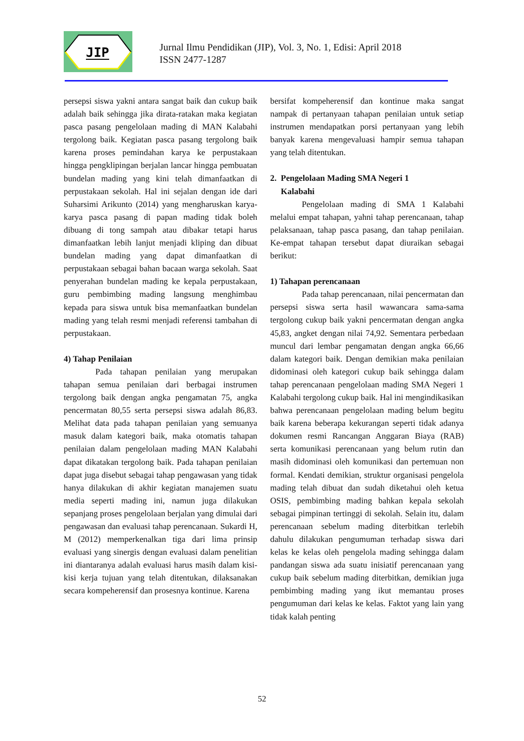JIP
Jurnal Ilmu Pendidikan (JIP), Vol. 3, No. 1, Edisi: April 2018
ISSN 2477-1287
persepsi siswa yakni antara sangat baik dan cukup baik adalah baik sehingga jika dirata-ratakan maka kegiatan pasca pasang pengelolaan mading di MAN Kalabahi tergolong baik. Kegiatan pasca pasang tergolong baik karena proses pemindahan karya ke perpustakaan hingga pengklipingan berjalan lancar hingga pembuatan bundelan mading yang kini telah dimanfaatkan di perpustakaan sekolah. Hal ini sejalan dengan ide dari Suharsimi Arikunto (2014) yang mengharuskan karya-karya pasca pasang di papan mading tidak boleh dibuang di tong sampah atau dibakar tetapi harus dimanfaatkan lebih lanjut menjadi kliping dan dibuat bundelan mading yang dapat dimanfaatkan di perpustakaan sebagai bahan bacaan warga sekolah. Saat penyerahan bundelan mading ke kepala perpustakaan, guru pembimbing mading langsung menghimbau kepada para siswa untuk bisa memanfaatkan bundelan mading yang telah resmi menjadi referensi tambahan di perpustakaan.
4) Tahap Penilaian
Pada tahapan penilaian yang merupakan tahapan semua penilaian dari berbagai instrumen tergolong baik dengan angka pengamatan 75, angka pencermatan 80,55 serta persepsi siswa adalah 86,83. Melihat data pada tahapan penilaian yang semuanya masuk dalam kategori baik, maka otomatis tahapan penilaian dalam pengelolaan mading MAN Kalabahi dapat dikatakan tergolong baik. Pada tahapan penilaian dapat juga disebut sebagai tahap pengawasan yang tidak hanya dilakukan di akhir kegiatan manajemen suatu media seperti mading ini, namun juga dilakukan sepanjang proses pengelolaan berjalan yang dimulai dari pengawasan dan evaluasi tahap perencanaan. Sukardi H, M (2012) memperkenalkan tiga dari lima prinsip evaluasi yang sinergis dengan evaluasi dalam penelitian ini diantaranya adalah evaluasi harus masih dalam kisi-kisi kerja tujuan yang telah ditentukan, dilaksanakan secara kompeherensif dan prosesnya kontinue. Karena
bersifat kompeherensif dan kontinue maka sangat nampak di pertanyaan tahapan penilaian untuk setiap instrumen mendapatkan porsi pertanyaan yang lebih banyak karena mengevaluasi hampir semua tahapan yang telah ditentukan.
2. Pengelolaan Mading SMA Negeri 1
Kalabahi
Pengelolaan mading di SMA 1 Kalabahi melalui empat tahapan, yahni tahap perencanaan, tahap pelaksanaan, tahap pasca pasang, dan tahap penilaian. Ke-empat tahapan tersebut dapat diuraikan sebagai berikut:
1) Tahapan perencanaan
Pada tahap perencanaan, nilai pencermatan dan persepsi siswa serta hasil wawancara sama-sama tergolong cukup baik yakni pencermatan dengan angka 45,83, angket dengan nilai 74,92. Sementara perbedaan muncul dari lembar pengamatan dengan angka 66,66 dalam kategori baik. Dengan demikian maka penilaian didominasi oleh kategori cukup baik sehingga dalam tahap perencanaan pengelolaan mading SMA Negeri 1 Kalabahi tergolong cukup baik. Hal ini mengindikasikan bahwa perencanaan pengelolaan mading belum begitu baik karena beberapa kekurangan seperti tidak adanya dokumen resmi Rancangan Anggaran Biaya (RAB) serta komunikasi perencanaan yang belum rutin dan masih didominasi oleh komunikasi dan pertemuan non formal. Kendati demikian, struktur organisasi pengelola mading telah dibuat dan sudah diketahui oleh ketua OSIS, pembimbing mading bahkan kepala sekolah sebagai pimpinan tertinggi di sekolah. Selain itu, dalam perencanaan sebelum mading diterbitkan terlebih dahulu dilakukan pengumuman terhadap siswa dari kelas ke kelas oleh pengelola mading sehingga dalam pandangan siswa ada suatu inisiatif perencanaan yang cukup baik sebelum mading diterbitkan, demikian juga pembimbing mading yang ikut memantau proses pengumuman dari kelas ke kelas. Faktot yang lain yang tidak kalah penting
52